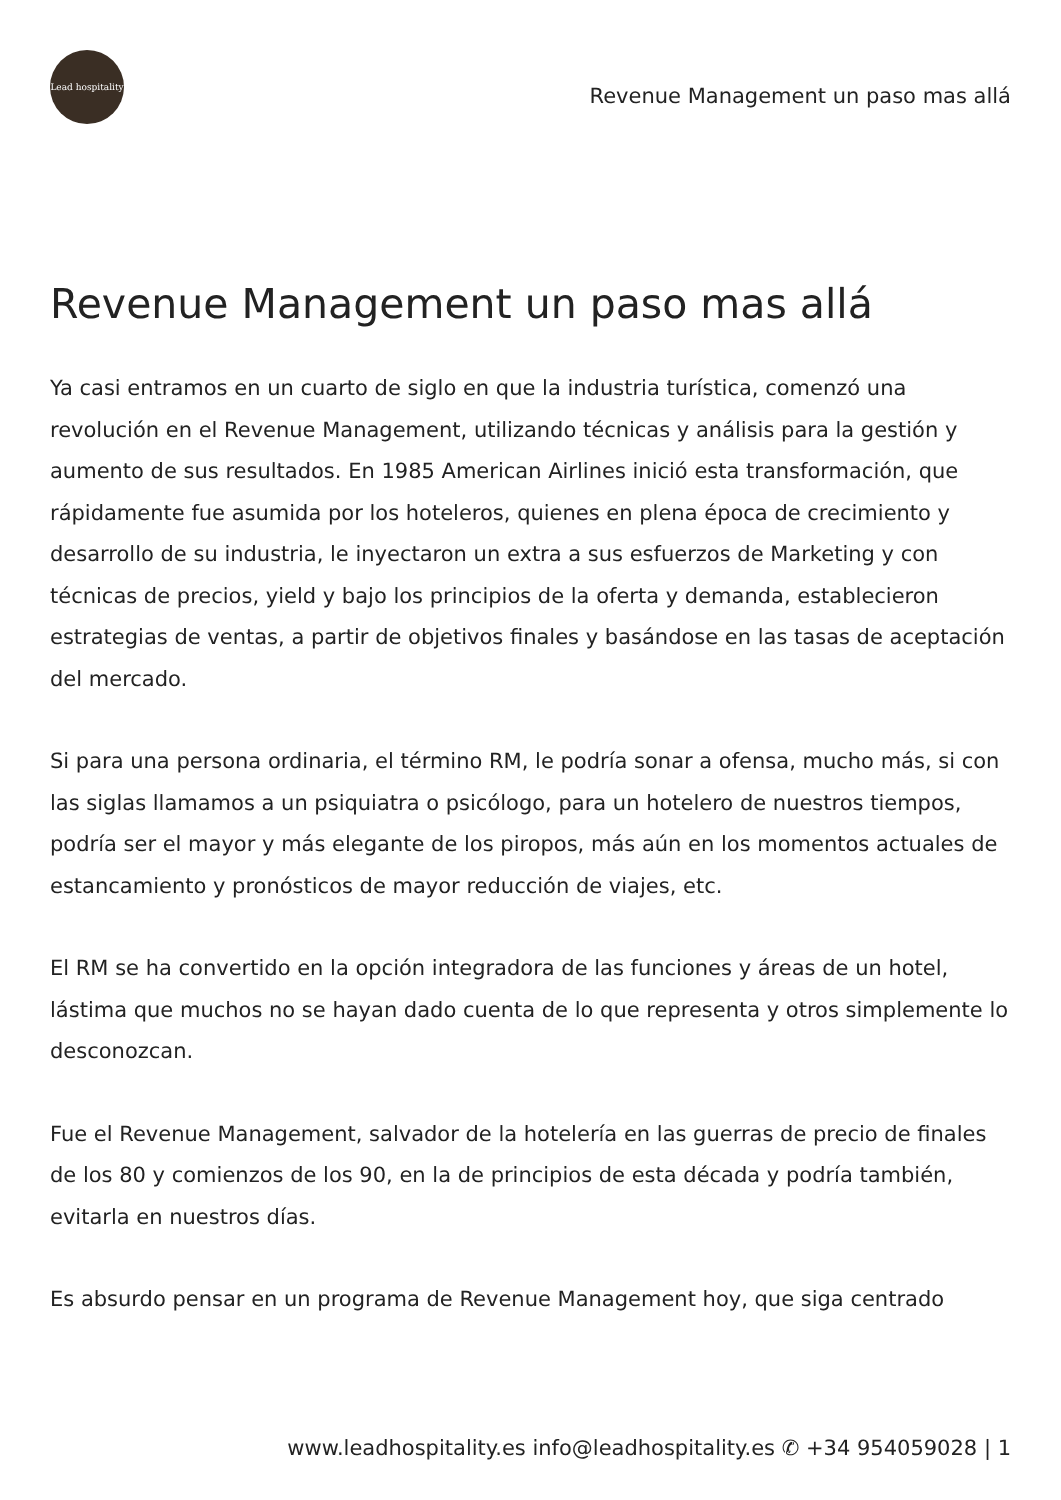Lead hospitality
Revenue Management un paso mas allá
Revenue Management un paso mas allá
Ya casi entramos en un cuarto de siglo en que la industria turística, comenzó una revolución en el Revenue Management, utilizando técnicas y análisis para la gestión y aumento de sus resultados. En 1985 American Airlines inició esta transformación, que rápidamente fue asumida por los hoteleros, quienes en plena época de crecimiento y desarrollo de su industria, le inyectaron un extra a sus esfuerzos de Marketing y con técnicas de precios, yield y bajo los principios de la oferta y demanda, establecieron estrategias de ventas, a partir de objetivos finales y basándose en las tasas de aceptación del mercado.
Si para una persona ordinaria, el término RM, le podría sonar a ofensa, mucho más, si con las siglas llamamos a un psiquiatra o psicólogo, para un hotelero de nuestros tiempos, podría ser el mayor y más elegante de los piropos, más aún en los momentos actuales de estancamiento y pronósticos de mayor reducción de viajes, etc.
El RM se ha convertido en la opción integradora de las funciones y áreas de un hotel, lástima que muchos no se hayan dado cuenta de lo que representa y otros simplemente lo desconozcan.
Fue el Revenue Management, salvador de la hotelería en las guerras de precio de finales de los 80 y comienzos de los 90, en la de principios de esta década y podría también, evitarla en nuestros días.
Es absurdo pensar en un programa de Revenue Management hoy, que siga centrado
www.leadhospitality.es info@leadhospitality.es ✆ +34 954059028 | 1